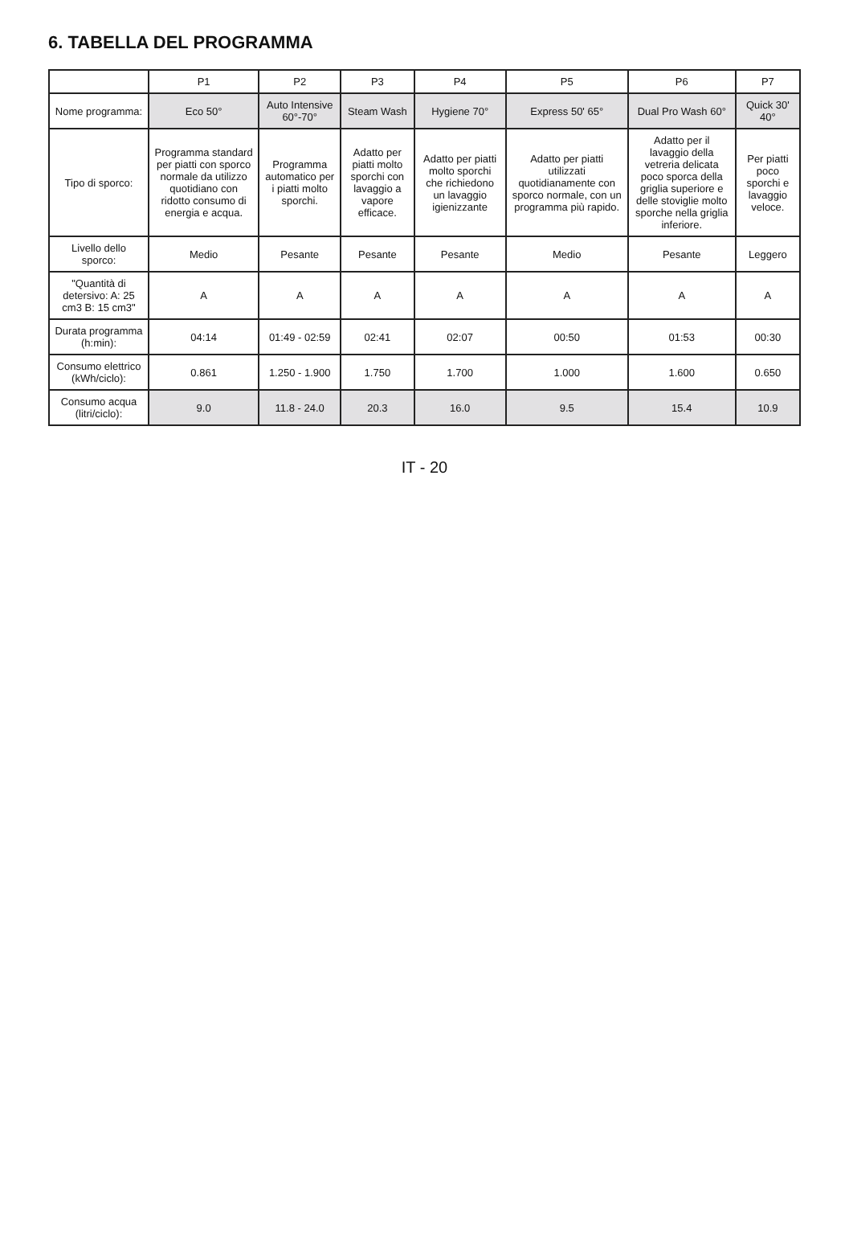6. TABELLA DEL PROGRAMMA
| | P1 | P2 | P3 | P4 | P5 | P6 | P7 |
| --- | --- | --- | --- | --- | --- | --- | --- |
| Nome programma: | Eco 50° | Auto Intensive 60°-70° | Steam Wash | Hygiene 70° | Express 50' 65° | Dual Pro Wash 60° | Quick 30' 40° |
| Tipo di sporco: | Programma standard per piatti con sporco normale da utilizzo quotidiano con ridotto consumo di energia e acqua. | Programma automatico per i piatti molto sporchi. | Adatto per piatti molto sporchi con lavaggio a vapore efficace. | Adatto per piatti molto sporchi che richiedono un lavaggio igienizzante | Adatto per piatti utilizzati quotidianamente con sporco normale, con un programma più rapido. | Adatto per il lavaggio della vetreria delicata poco sporca della griglia superiore e delle stoviglie molto sporche nella griglia inferiore. | Per piatti poco sporchi e lavaggio veloce. |
| Livello dello sporco: | Medio | Pesante | Pesante | Pesante | Medio | Pesante | Leggero |
| "Quantità di detersivo: A: 25 cm3 B: 15 cm3" | A | A | A | A | A | A | A |
| Durata programma (h:min): | 04:14 | 01:49 - 02:59 | 02:41 | 02:07 | 00:50 | 01:53 | 00:30 |
| Consumo elettrico (kWh/ciclo): | 0.861 | 1.250 - 1.900 | 1.750 | 1.700 | 1.000 | 1.600 | 0.650 |
| Consumo acqua (litri/ciclo): | 9.0 | 11.8 - 24.0 | 20.3 | 16.0 | 9.5 | 15.4 | 10.9 |
IT - 20